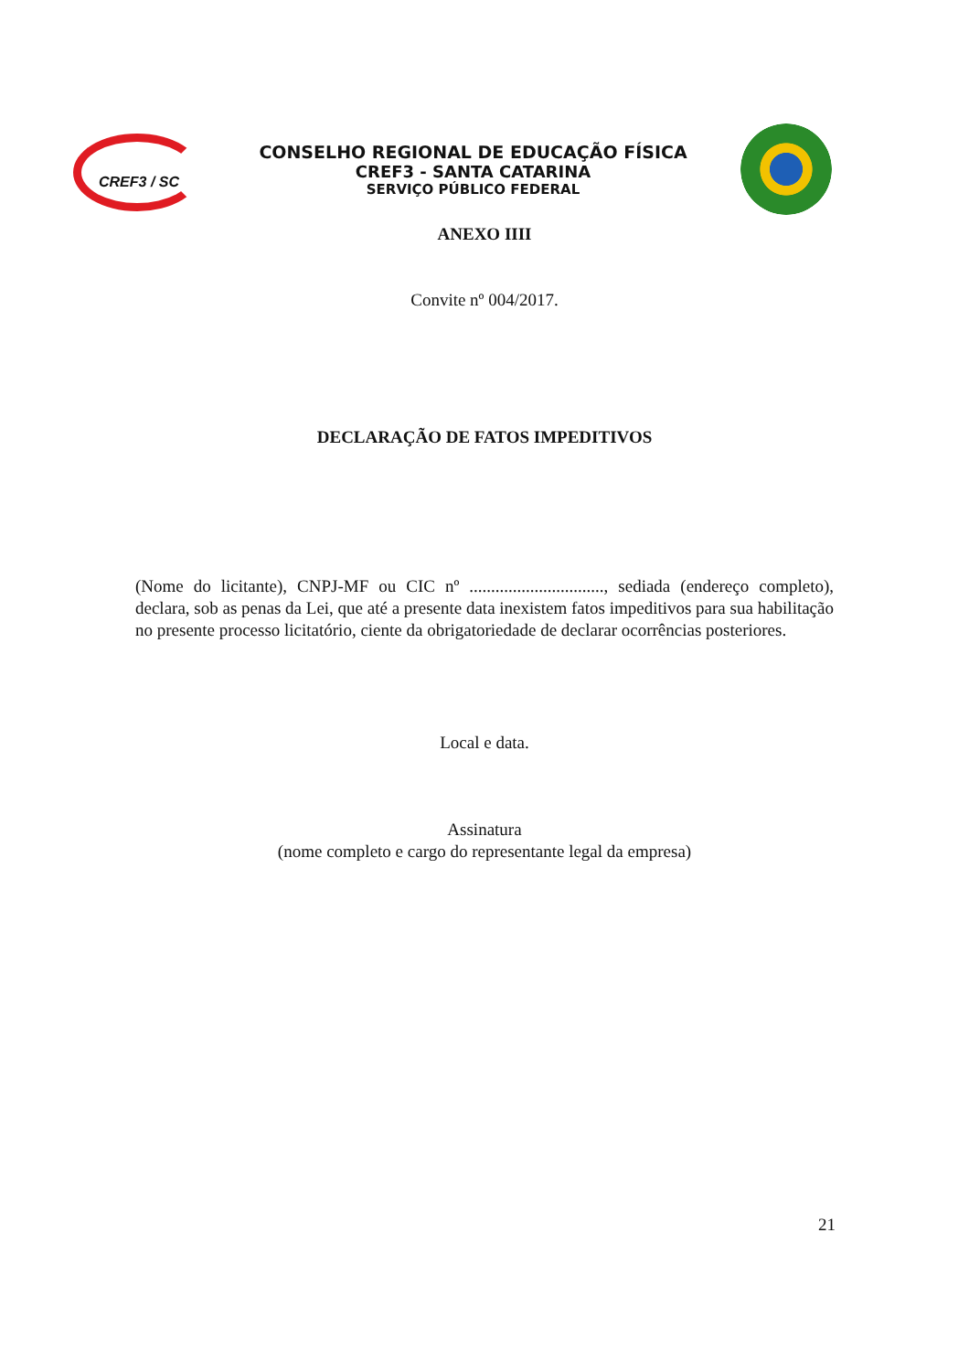CREF3 / SC
CONSELHO REGIONAL DE EDUCAÇÃO FÍSICA
CREF3 - SANTA CATARINA
SERVIÇO PÚBLICO FEDERAL
ANEXO IIII
Convite nº 004/2017.
DECLARAÇÃO DE FATOS IMPEDITIVOS
(Nome do licitante), CNPJ-MF ou CIC nº ..............................., sediada (endereço completo), declara, sob as penas da Lei, que até a presente data inexistem fatos impeditivos para sua habilitação no presente processo licitatório, ciente da obrigatoriedade de declarar ocorrências posteriores.
Local e data.
Assinatura
(nome completo e cargo do representante legal da empresa)
21